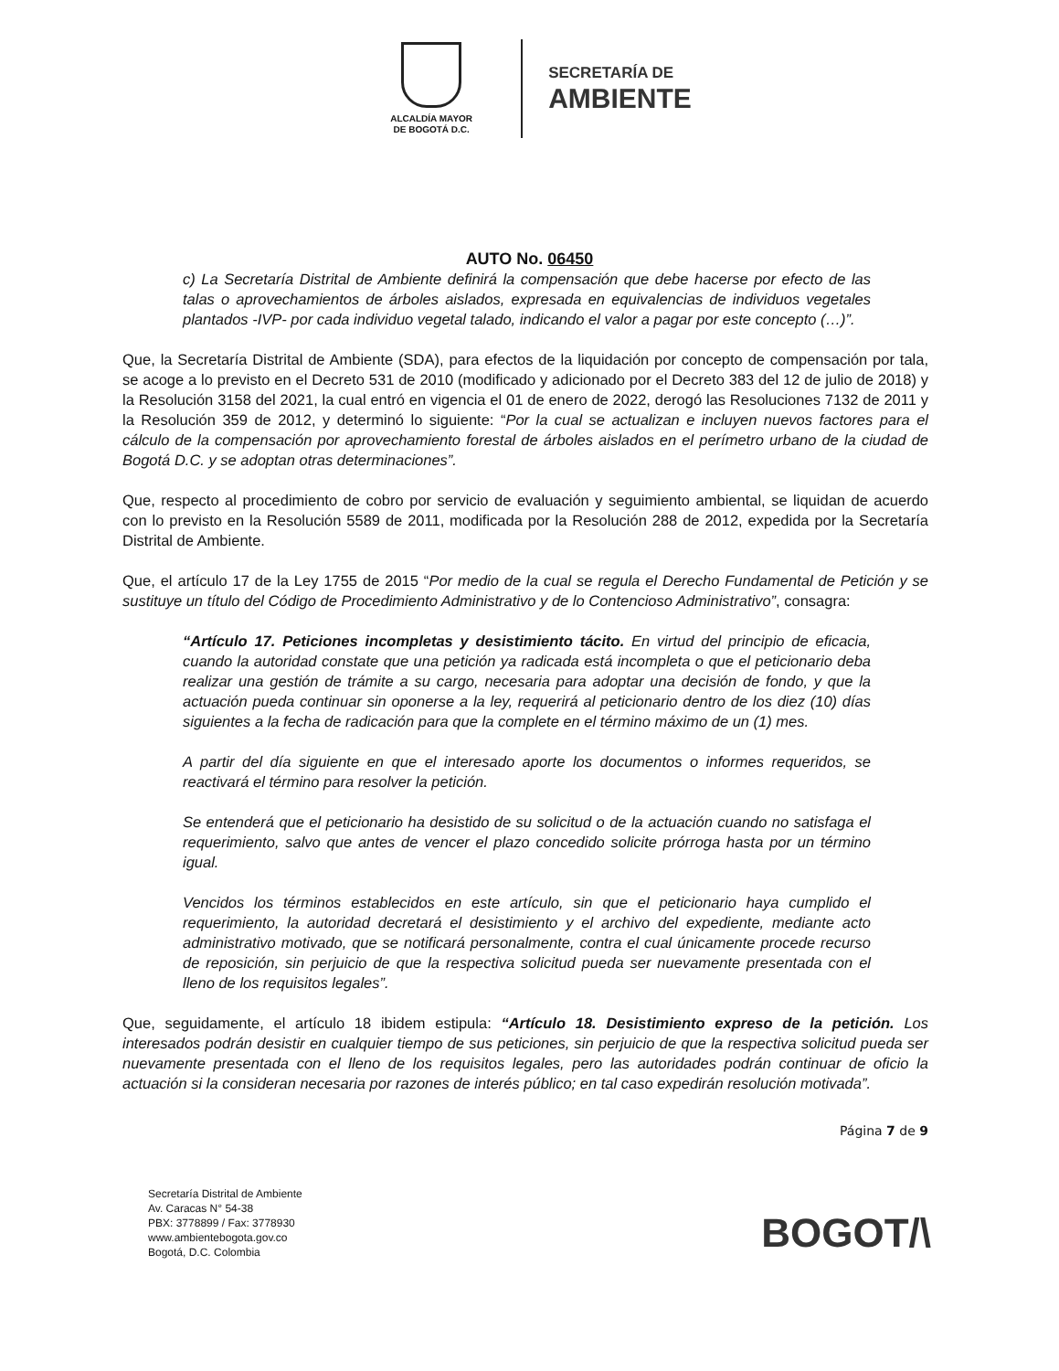ALCALDÍA MAYOR
DE BOGOTÁ D.C.
SECRETARÍA DE
AMBIENTE
AUTO No. 06450
c) La Secretaría Distrital de Ambiente definirá la compensación que debe hacerse por efecto de las talas o aprovechamientos de árboles aislados, expresada en equivalencias de individuos vegetales plantados -IVP- por cada individuo vegetal talado, indicando el valor a pagar por este concepto (…)”.
Que, la Secretaría Distrital de Ambiente (SDA), para efectos de la liquidación por concepto de compensación por tala, se acoge a lo previsto en el Decreto 531 de 2010 (modificado y adicionado por el Decreto 383 del 12 de julio de 2018) y la Resolución 3158 del 2021, la cual entró en vigencia el 01 de enero de 2022, derogó las Resoluciones 7132 de 2011 y la Resolución 359 de 2012, y determinó lo siguiente: “Por la cual se actualizan e incluyen nuevos factores para el cálculo de la compensación por aprovechamiento forestal de árboles aislados en el perímetro urbano de la ciudad de Bogotá D.C. y se adoptan otras determinaciones”.
Que, respecto al procedimiento de cobro por servicio de evaluación y seguimiento ambiental, se liquidan de acuerdo con lo previsto en la Resolución 5589 de 2011, modificada por la Resolución 288 de 2012, expedida por la Secretaría Distrital de Ambiente.
Que, el artículo 17 de la Ley 1755 de 2015 “Por medio de la cual se regula el Derecho Fundamental de Petición y se sustituye un título del Código de Procedimiento Administrativo y de lo Contencioso Administrativo”, consagra:
“Artículo 17. Peticiones incompletas y desistimiento tácito. En virtud del principio de eficacia, cuando la autoridad constate que una petición ya radicada está incompleta o que el peticionario deba realizar una gestión de trámite a su cargo, necesaria para adoptar una decisión de fondo, y que la actuación pueda continuar sin oponerse a la ley, requerirá al peticionario dentro de los diez (10) días siguientes a la fecha de radicación para que la complete en el término máximo de un (1) mes.
A partir del día siguiente en que el interesado aporte los documentos o informes requeridos, se reactivará el término para resolver la petición.
Se entenderá que el peticionario ha desistido de su solicitud o de la actuación cuando no satisfaga el requerimiento, salvo que antes de vencer el plazo concedido solicite prórroga hasta por un término igual.
Vencidos los términos establecidos en este artículo, sin que el peticionario haya cumplido el requerimiento, la autoridad decretará el desistimiento y el archivo del expediente, mediante acto administrativo motivado, que se notificará personalmente, contra el cual únicamente procede recurso de reposición, sin perjuicio de que la respectiva solicitud pueda ser nuevamente presentada con el lleno de los requisitos legales”.
Que, seguidamente, el artículo 18 ibidem estipula: “Artículo 18. Desistimiento expreso de la petición. Los interesados podrán desistir en cualquier tiempo de sus peticiones, sin perjuicio de que la respectiva solicitud pueda ser nuevamente presentada con el lleno de los requisitos legales, pero las autoridades podrán continuar de oficio la actuación si la consideran necesaria por razones de interés público; en tal caso expedirán resolución motivada”.
Página 7 de 9
Secretaría Distrital de Ambiente
Av. Caracas N° 54-38
PBX: 3778899 / Fax: 3778930
www.ambientebogota.gov.co
Bogotá, D.C. Colombia
BOGOT/\